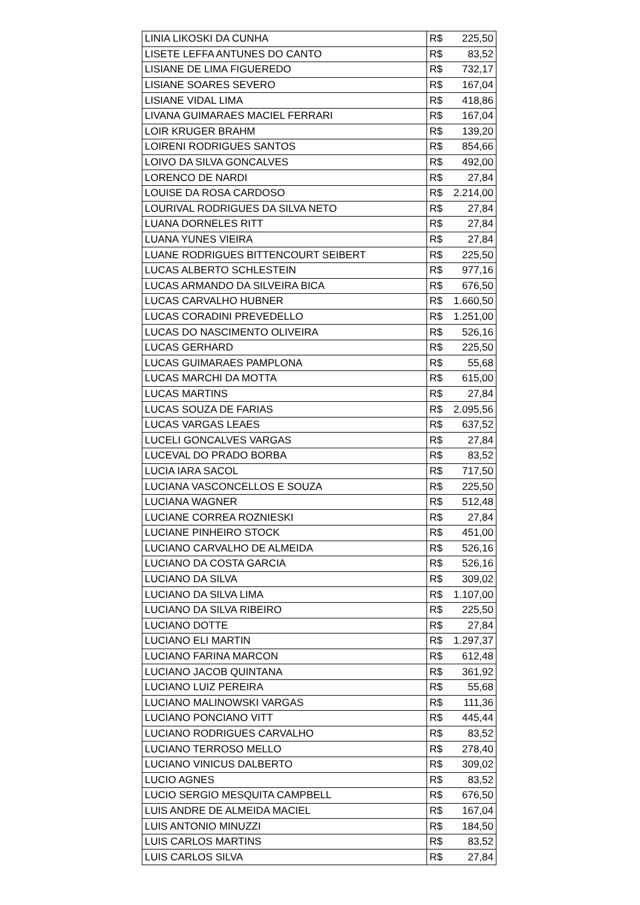| LINIA LIKOSKI DA CUNHA | R$ 225,50 |
| LISETE LEFFA ANTUNES DO CANTO | R$ 83,52 |
| LISIANE DE LIMA FIGUEREDO | R$ 732,17 |
| LISIANE SOARES SEVERO | R$ 167,04 |
| LISIANE VIDAL LIMA | R$ 418,86 |
| LIVANA GUIMARAES MACIEL FERRARI | R$ 167,04 |
| LOIR KRUGER BRAHM | R$ 139,20 |
| LOIRENI RODRIGUES SANTOS | R$ 854,66 |
| LOIVO DA SILVA GONCALVES | R$ 492,00 |
| LORENCO DE NARDI | R$ 27,84 |
| LOUISE DA ROSA CARDOSO | R$ 2.214,00 |
| LOURIVAL RODRIGUES DA SILVA NETO | R$ 27,84 |
| LUANA DORNELES RITT | R$ 27,84 |
| LUANA YUNES VIEIRA | R$ 27,84 |
| LUANE RODRIGUES BITTENCOURT SEIBERT | R$ 225,50 |
| LUCAS ALBERTO SCHLESTEIN | R$ 977,16 |
| LUCAS ARMANDO DA SILVEIRA BICA | R$ 676,50 |
| LUCAS CARVALHO HUBNER | R$ 1.660,50 |
| LUCAS CORADINI PREVEDELLO | R$ 1.251,00 |
| LUCAS DO NASCIMENTO OLIVEIRA | R$ 526,16 |
| LUCAS GERHARD | R$ 225,50 |
| LUCAS GUIMARAES PAMPLONA | R$ 55,68 |
| LUCAS MARCHI DA MOTTA | R$ 615,00 |
| LUCAS MARTINS | R$ 27,84 |
| LUCAS SOUZA DE FARIAS | R$ 2.095,56 |
| LUCAS VARGAS LEAES | R$ 637,52 |
| LUCELI GONCALVES VARGAS | R$ 27,84 |
| LUCEVAL DO PRADO BORBA | R$ 83,52 |
| LUCIA IARA SACOL | R$ 717,50 |
| LUCIANA VASCONCELLOS E SOUZA | R$ 225,50 |
| LUCIANA WAGNER | R$ 512,48 |
| LUCIANE CORREA ROZNIESKI | R$ 27,84 |
| LUCIANE PINHEIRO STOCK | R$ 451,00 |
| LUCIANO CARVALHO DE ALMEIDA | R$ 526,16 |
| LUCIANO DA COSTA GARCIA | R$ 526,16 |
| LUCIANO DA SILVA | R$ 309,02 |
| LUCIANO DA SILVA LIMA | R$ 1.107,00 |
| LUCIANO DA SILVA RIBEIRO | R$ 225,50 |
| LUCIANO DOTTE | R$ 27,84 |
| LUCIANO ELI MARTIN | R$ 1.297,37 |
| LUCIANO FARINA MARCON | R$ 612,48 |
| LUCIANO JACOB QUINTANA | R$ 361,92 |
| LUCIANO LUIZ PEREIRA | R$ 55,68 |
| LUCIANO MALINOWSKI VARGAS | R$ 111,36 |
| LUCIANO PONCIANO VITT | R$ 445,44 |
| LUCIANO RODRIGUES CARVALHO | R$ 83,52 |
| LUCIANO TERROSO MELLO | R$ 278,40 |
| LUCIANO VINICUS DALBERTO | R$ 309,02 |
| LUCIO AGNES | R$ 83,52 |
| LUCIO SERGIO MESQUITA CAMPBELL | R$ 676,50 |
| LUIS ANDRE DE ALMEIDA MACIEL | R$ 167,04 |
| LUIS ANTONIO MINUZZI | R$ 184,50 |
| LUIS CARLOS MARTINS | R$ 83,52 |
| LUIS CARLOS SILVA | R$ 27,84 |